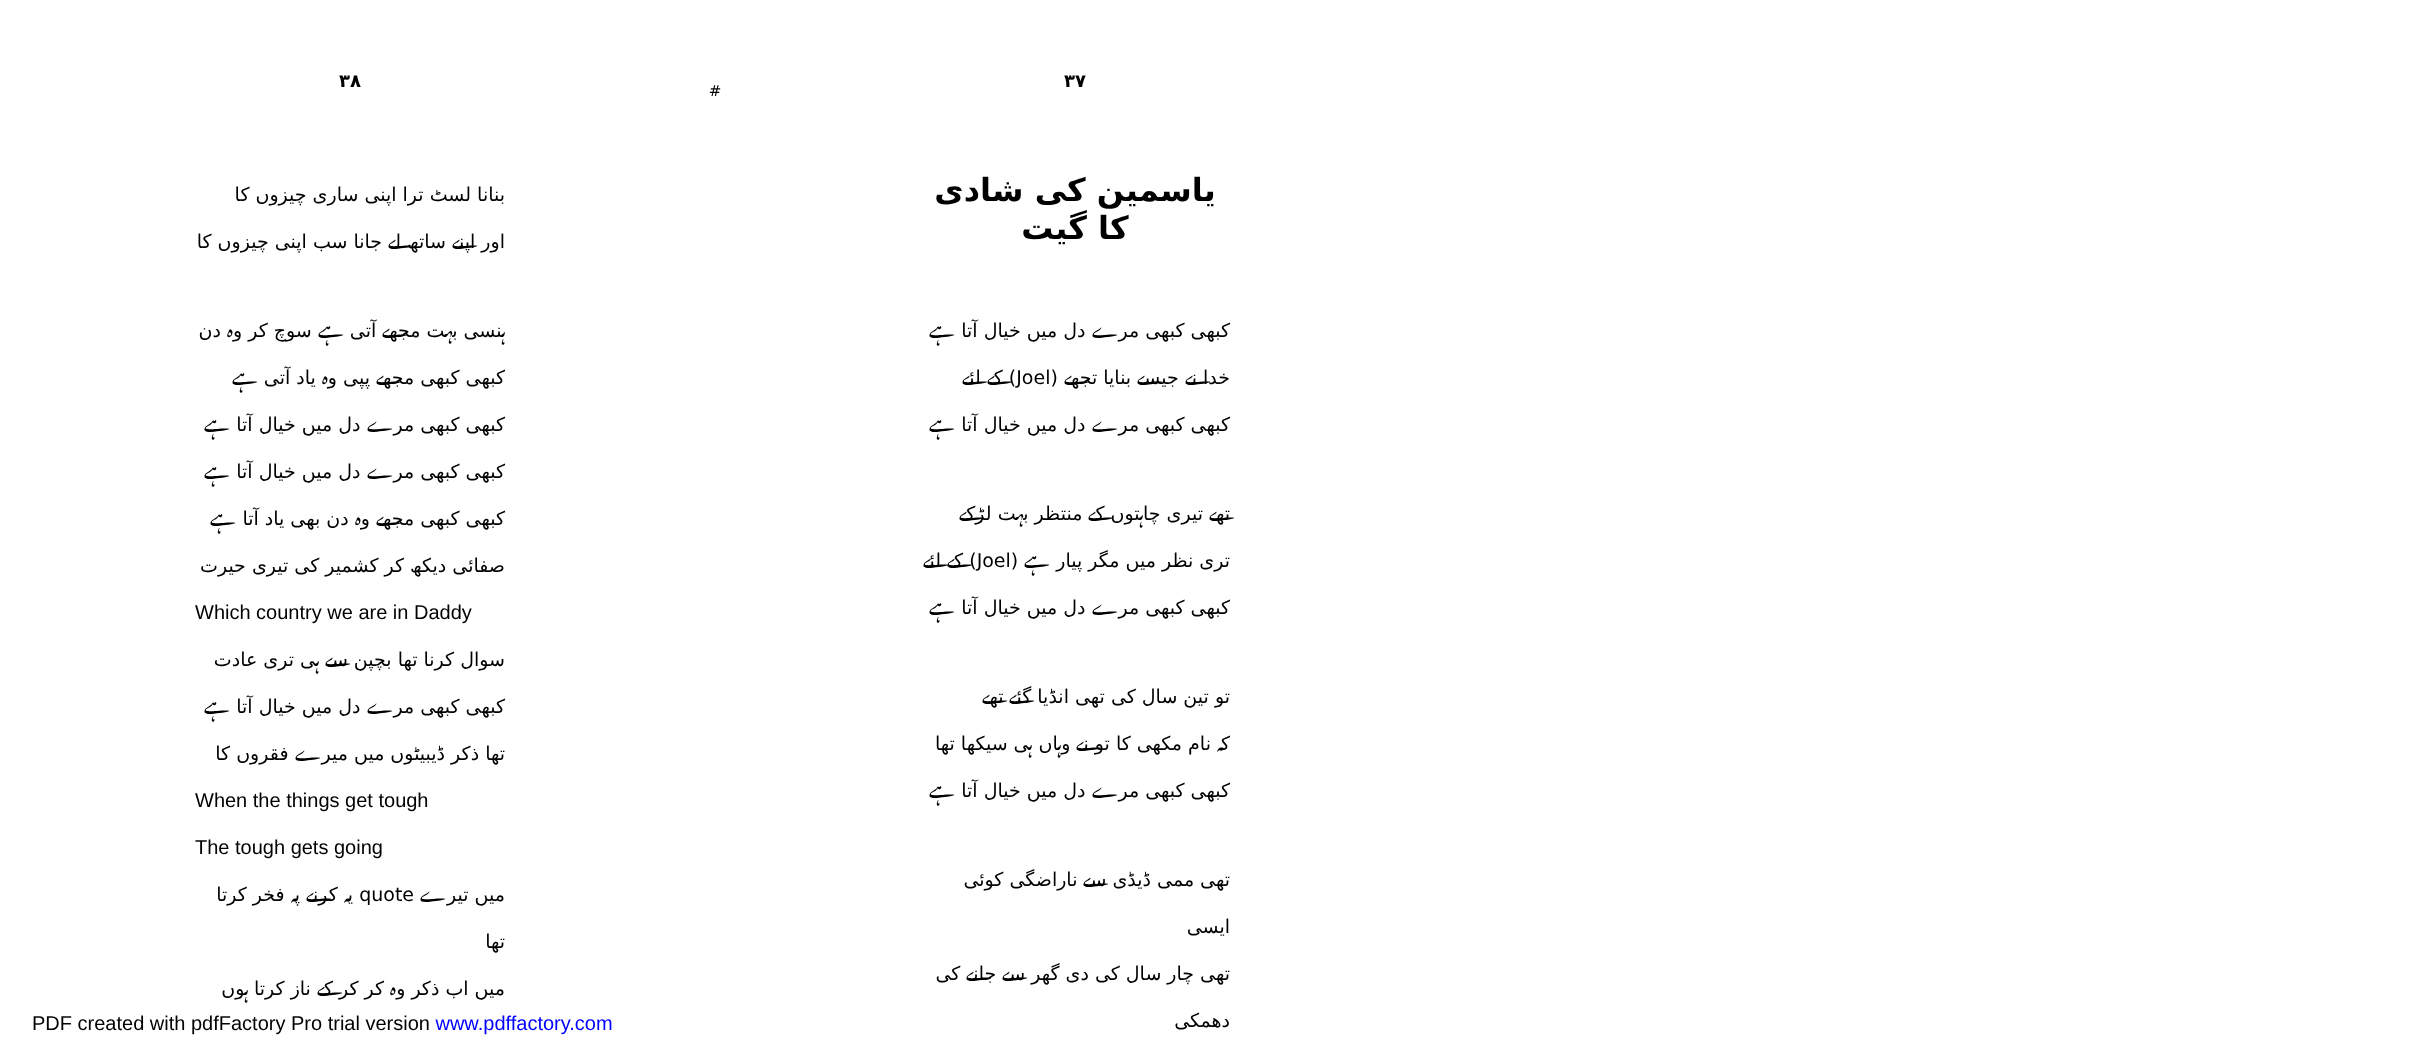۳۸
بنانا لسٹ ترا اپنی ساری چیزوں کا
اور اپنے ساتھ لے جانا سب اپنی چیزوں کا
ہنسی بہت مجھے آتی ہے سوچ کر وہ دن
کبھی کبھی مجھے پپی وہ یاد آتی ہے
کبھی کبھی مرے دل میں خیال آتا ہے
کبھی کبھی مرے دل میں خیال آتا ہے
کبھی کبھی مجھے وہ دن بھی یاد آتا ہے
صفائی دیکھ کر کشمیر کی تیری حیرت
Which country we are in Daddy
سوال کرنا تھا بچپن سے ہی تری عادت
کبھی کبھی مرے دل میں خیال آتا ہے
تھا ذکر ڈیبیٹوں میں میرے فقروں کا
When the things get tough
The tough gets going
میں تیرے quote یہ کرنے پہ فخر کرتا تھا
میں اب ذکر وہ کر کر کے ناز کرتا ہوں
#
۳۷
یاسمین کی شادی کا گیت
کبھی کبھی مرے دل میں خیال آتا ہے
خدا نے جیسے بنایا تجھے (Joel) کے لئے
کبھی کبھی مرے دل میں خیال آتا ہے
تھے تیری چاہتوں کے منتظر بہت لڑکے
تری نظر میں مگر پیار ہے (Joel) کے لئے
کبھی کبھی مرے دل میں خیال آتا ہے
تو تین سال کی تھی انڈیا گئے تھے
کہ نام مکھی کا تو نے وہاں ہی سیکھا تھا
کبھی کبھی مرے دل میں خیال آتا ہے
تھی ممی ڈیڈی سے ناراضگی کوئی ایسی
تھی چار سال کی دی گھر سے جانے کی دھمکی
PDF created with pdfFactory Pro trial version www.pdffactory.com